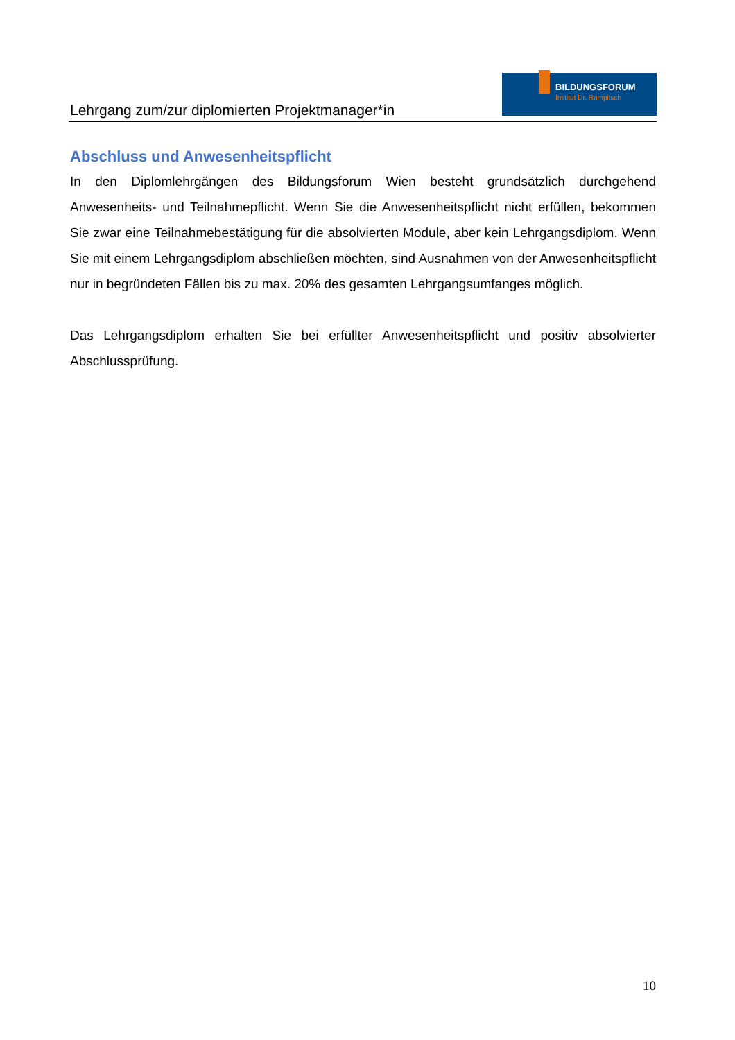Lehrgang zum/zur diplomierten Projektmanager*in
BILDUNGSFORUM
Institut Dr. Rampitsch
Abschluss und Anwesenheitspflicht
In den Diplomlehrgängen des Bildungsforum Wien besteht grundsätzlich durchgehend Anwesenheits- und Teilnahmepflicht. Wenn Sie die Anwesenheitspflicht nicht erfüllen, bekommen Sie zwar eine Teilnahmebestätigung für die absolvierten Module, aber kein Lehrgangsdiplom. Wenn Sie mit einem Lehrgangsdiplom abschließen möchten, sind Ausnahmen von der Anwesenheitspflicht nur in begründeten Fällen bis zu max. 20% des gesamten Lehrgangsumfanges möglich.
Das Lehrgangsdiplom erhalten Sie bei erfüllter Anwesenheitspflicht und positiv absolvierter Abschlussprüfung.
10